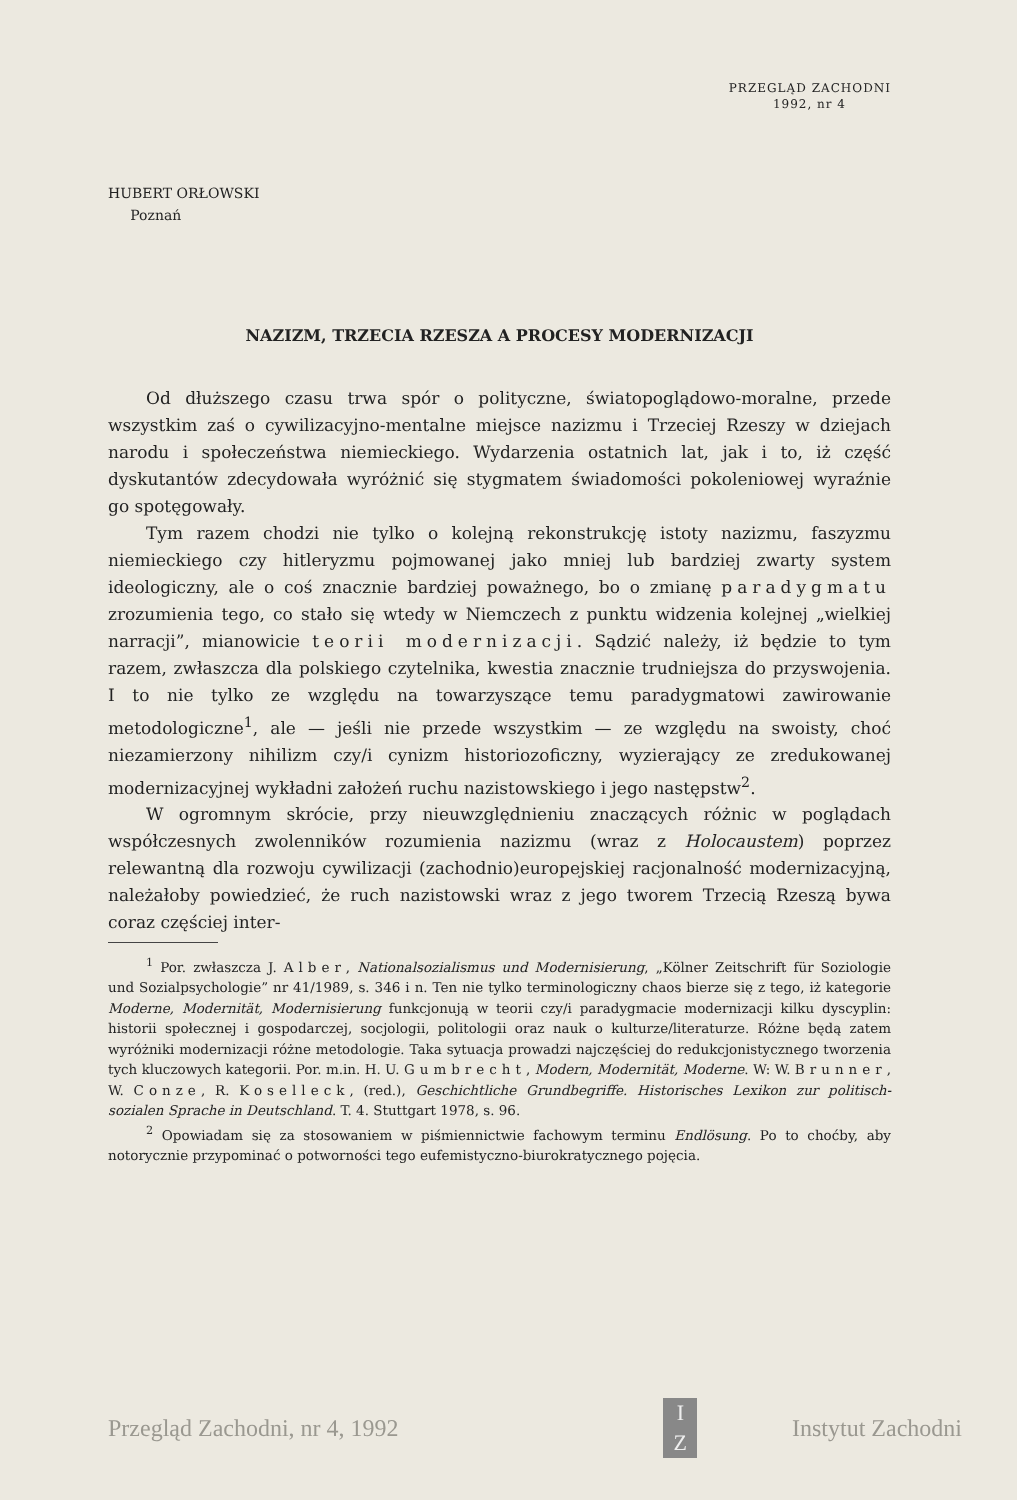PRZEGLĄD ZACHODNI
1992, nr 4
HUBERT ORŁOWSKI
Poznań
NAZIZM, TRZECIA RZESZA A PROCESY MODERNIZACJI
Od dłuższego czasu trwa spór o polityczne, światopoglądowo-moralne, przede wszystkim zaś o cywilizacyjno-mentalne miejsce nazizmu i Trzeciej Rzeszy w dziejach narodu i społeczeństwa niemieckiego. Wydarzenia ostatnich lat, jak i to, iż część dyskutantów zdecydowała wyróżnić się stygmatem świadomości pokoleniowej wyraźnie go spotęgowały.
Tym razem chodzi nie tylko o kolejną rekonstrukcję istoty nazizmu, faszyzmu niemieckiego czy hitleryzmu pojmowanej jako mniej lub bardziej zwarty system ideologiczny, ale o coś znacznie bardziej poważnego, bo o zmianę paradygmatu zrozumienia tego, co stało się wtedy w Niemczech z punktu widzenia kolejnej „wielkiej narracji”, mianowicie teorii modernizacji. Sądzić należy, iż będzie to tym razem, zwłaszcza dla polskiego czytelnika, kwestia znacznie trudniejsza do przyswojenia. I to nie tylko ze względu na towarzyszące temu paradygmatowi zawirowanie metodologiczne<sup>1</sup>, ale — jeśli nie przede wszystkim — ze względu na swoisty, choć niezamierzony nihilizm czy/i cynizm historiozoficzny, wyzierający ze zredukowanej modernizacyjnej wykładni założeń ruchu nazistowskiego i jego następstw<sup>2</sup>.
W ogromnym skrócie, przy nieuwzględnieniu znaczących różnic w poglądach współczesnych zwolenników rozumienia nazizmu (wraz z Holocaustem) poprzez relewantną dla rozwoju cywilizacji (zachodnio)europejskiej racjonalność modernizacyjną, należałoby powiedzieć, że ruch nazistowski wraz z jego tworem Trzecią Rzeszą bywa coraz częściej inter-
<sup>1</sup> Por. zwłaszcza J. Alber, Nationalsozialismus und Modernisierung, „Kölner Zeitschrift für Soziologie und Sozialpsychologie” nr 41/1989, s. 346 i n. Ten nie tylko terminologiczny chaos bierze się z tego, iż kategorie Moderne, Modernität, Modernisierung funkcjonują w teorii czy/i paradygmacie modernizacji kilku dyscyplin: historii społecznej i gospodarczej, socjologii, politologii oraz nauk o kulturze/literaturze. Różne będą zatem wyróżniki modernizacji różne metodologie. Taka sytuacja prowadzi najczęściej do redukcjonistycznego tworzenia tych kluczowych kategorii. Por. m.in. H. U. Gumbrecht, Modern, Modernität, Moderne. W: W. Brunner, W. Conze, R. Koselleck, (red.), Geschichtliche Grundbegriffe. Historisches Lexikon zur politisch-sozialen Sprache in Deutschland. T. 4. Stuttgart 1978, s. 96.
<sup>2</sup> Opowiadam się za stosowaniem w piśmiennictwie fachowym terminu Endlösung. Po to choćby, aby notorycznie przypominać o potworności tego eufemistyczno-biurokratycznego pojęcia.
Przegląd Zachodni, nr 4, 1992
I
Z
Instytut Zachodni